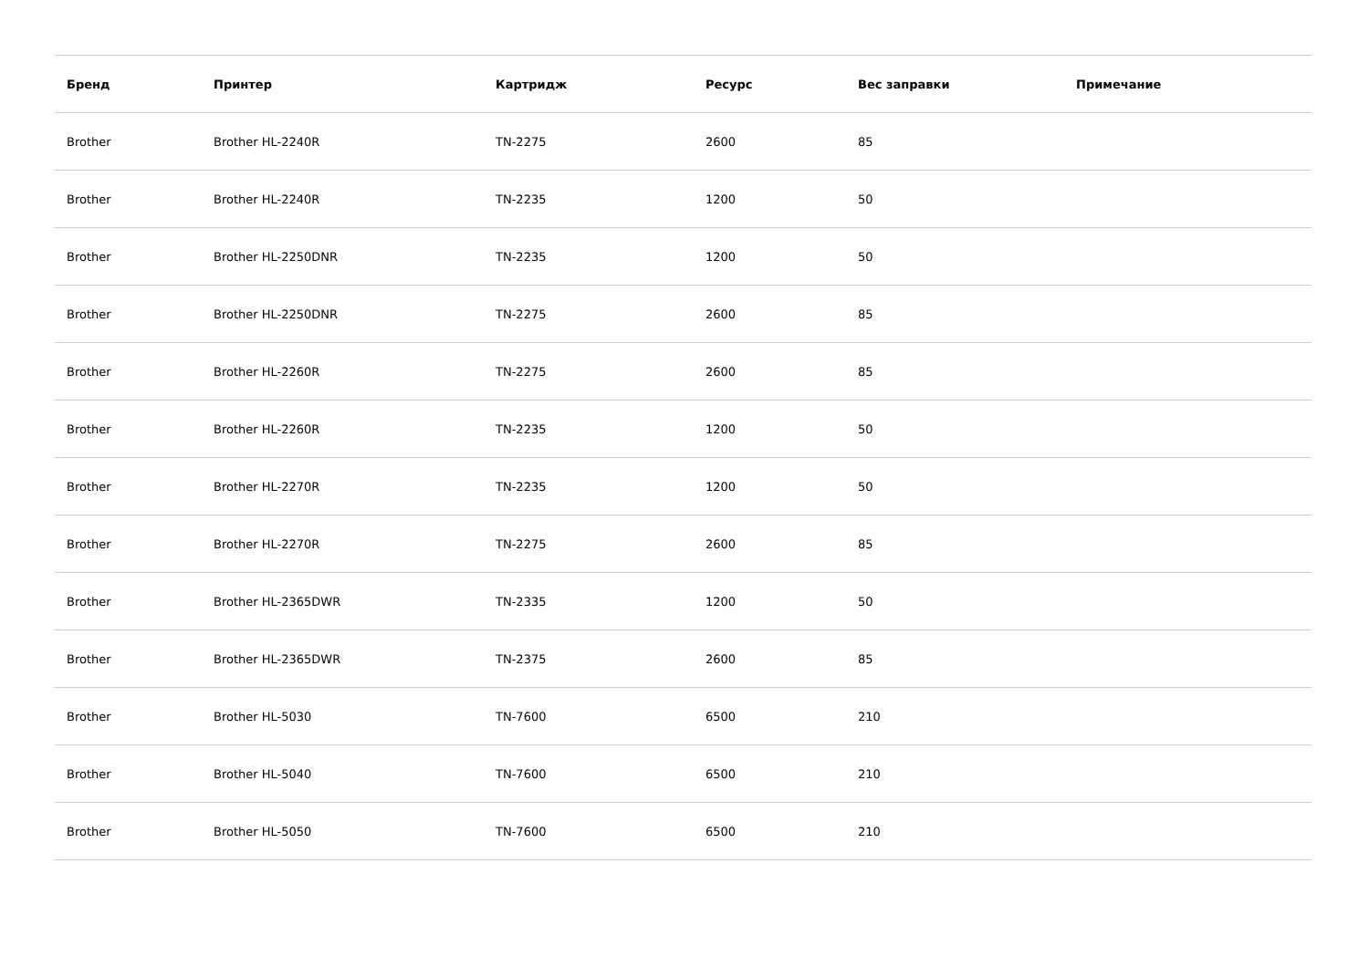| Бренд | Принтер | Картридж | Ресурс | Вес заправки | Примечание |
| --- | --- | --- | --- | --- | --- |
| Brother | Brother HL-2240R | TN-2275 | 2600 | 85 | |
| Brother | Brother HL-2240R | TN-2235 | 1200 | 50 | |
| Brother | Brother HL-2250DNR | TN-2235 | 1200 | 50 | |
| Brother | Brother HL-2250DNR | TN-2275 | 2600 | 85 | |
| Brother | Brother HL-2260R | TN-2275 | 2600 | 85 | |
| Brother | Brother HL-2260R | TN-2235 | 1200 | 50 | |
| Brother | Brother HL-2270R | TN-2235 | 1200 | 50 | |
| Brother | Brother HL-2270R | TN-2275 | 2600 | 85 | |
| Brother | Brother HL-2365DWR | TN-2335 | 1200 | 50 | |
| Brother | Brother HL-2365DWR | TN-2375 | 2600 | 85 | |
| Brother | Brother HL-5030 | TN-7600 | 6500 | 210 | |
| Brother | Brother HL-5040 | TN-7600 | 6500 | 210 | |
| Brother | Brother HL-5050 | TN-7600 | 6500 | 210 | |